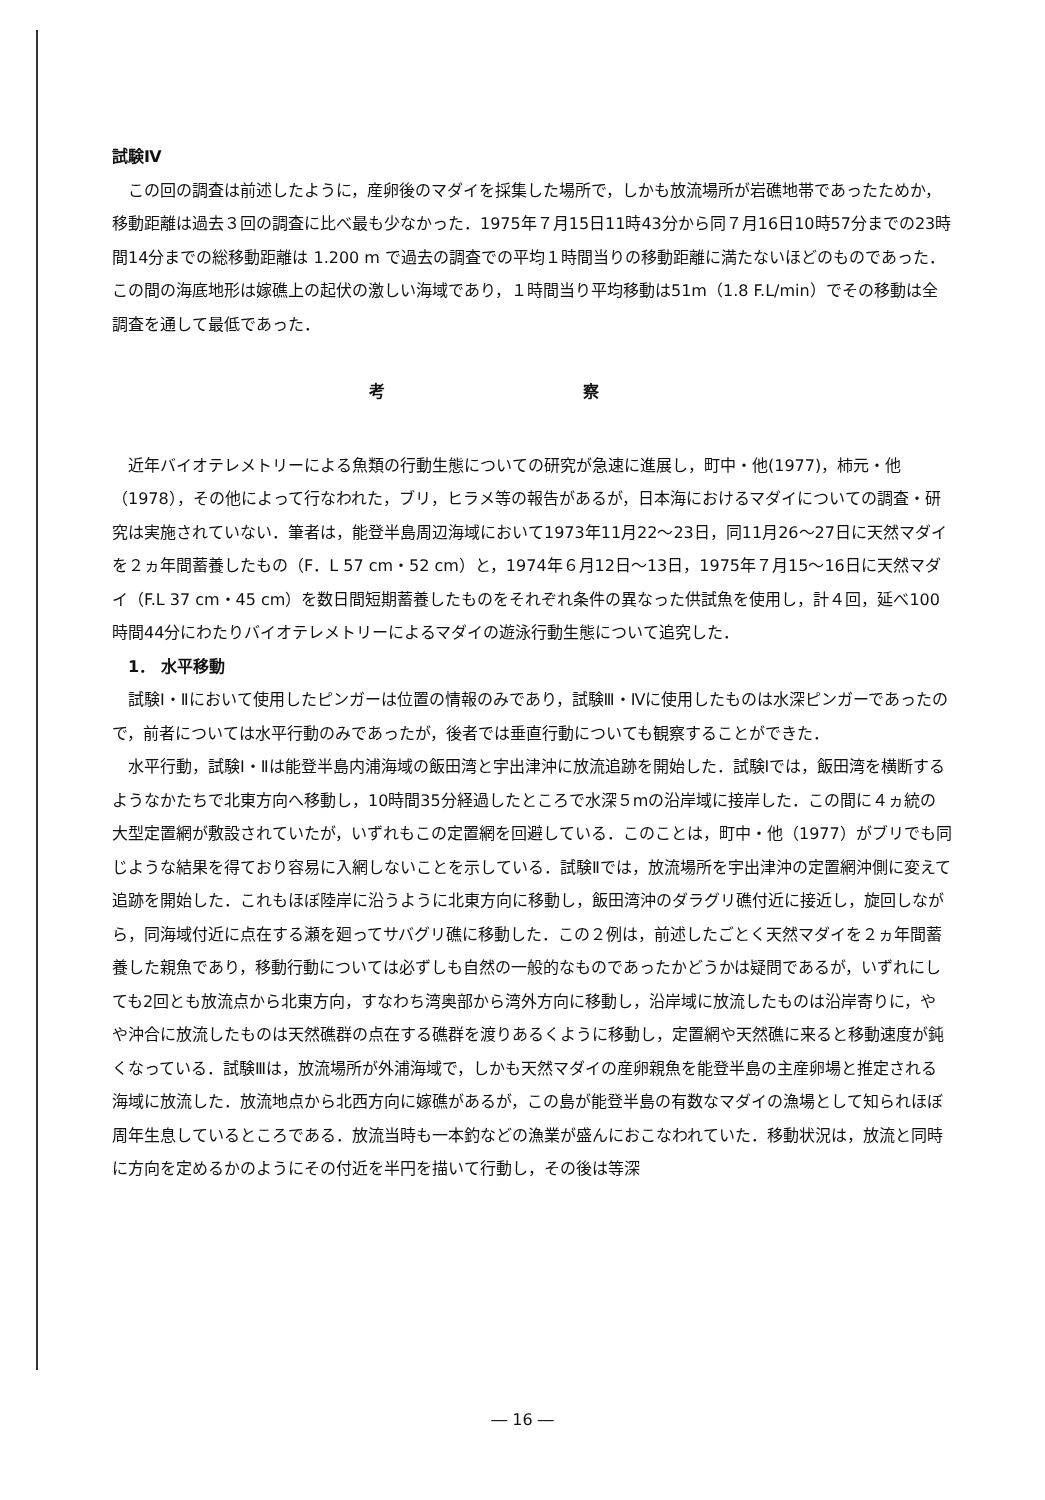試験Ⅳ
この回の調査は前述したように，産卵後のマダイを採集した場所で，しかも放流場所が岩礁地帯であったためか，移動距離は過去３回の調査に比べ最も少なかった．1975年７月15日11時43分から同７月16日10時57分までの23時間14分までの総移動距離は 1.200 m で過去の調査での平均１時間当りの移動距離に満たないほどのものであった．この間の海底地形は嫁礁上の起伏の激しい海域であり，１時間当り平均移動は51m（1.8 F.L/min）でその移動は全調査を通して最低であった．
考 察
近年バイオテレメトリーによる魚類の行動生態についての研究が急速に進展し，町中・他(1977)，柿元・他（1978），その他によって行なわれた，ブリ，ヒラメ等の報告があるが，日本海におけるマダイについての調査・研究は実施されていない．筆者は，能登半島周辺海域において1973年11月22～23日，同11月26～27日に天然マダイを２ヵ年間蓄養したもの（F．L 57 cm・52 cm）と，1974年６月12日～13日，1975年７月15～16日に天然マダイ（F.L 37 cm・45 cm）を数日間短期蓄養したものをそれぞれ条件の異なった供試魚を使用し，計４回，延べ100時間44分にわたりバイオテレメトリーによるマダイの遊泳行動生態について追究した．
1． 水平移動
試験Ⅰ・Ⅱにおいて使用したピンガーは位置の情報のみであり，試験Ⅲ・Ⅳに使用したものは水深ピンガーであったので，前者については水平行動のみであったが，後者では垂直行動についても観察することができた．
水平行動，試験Ⅰ・Ⅱは能登半島内浦海域の飯田湾と宇出津沖に放流追跡を開始した．試験Ⅰでは，飯田湾を横断するようなかたちで北東方向へ移動し，10時間35分経過したところで水深５mの沿岸域に接岸した．この間に４ヵ統の大型定置網が敷設されていたが，いずれもこの定置網を回避している．このことは，町中・他（1977）がブリでも同じような結果を得ており容易に入網しないことを示している．試験Ⅱでは，放流場所を宇出津沖の定置網沖側に変えて追跡を開始した．これもほぼ陸岸に沿うように北東方向に移動し，飯田湾沖のダラグリ礁付近に接近し，旋回しながら，同海域付近に点在する瀬を廻ってサバグリ礁に移動した．この２例は，前述したごとく天然マダイを２ヵ年間蓄養した親魚であり，移動行動については必ずしも自然の一般的なものであったかどうかは疑問であるが，いずれにしても2回とも放流点から北東方向，すなわち湾奥部から湾外方向に移動し，沿岸域に放流したものは沿岸寄りに，やや沖合に放流したものは天然礁群の点在する礁群を渡りあるくように移動し，定置網や天然礁に来ると移動速度が鈍くなっている．試験Ⅲは，放流場所が外浦海域で，しかも天然マダイの産卵親魚を能登半島の主産卵場と推定される海域に放流した．放流地点から北西方向に嫁礁があるが，この島が能登半島の有数なマダイの漁場として知られほぼ周年生息しているところである．放流当時も一本釣などの漁業が盛んにおこなわれていた．移動状況は，放流と同時に方向を定めるかのようにその付近を半円を描いて行動し，その後は等深
― 16 ―